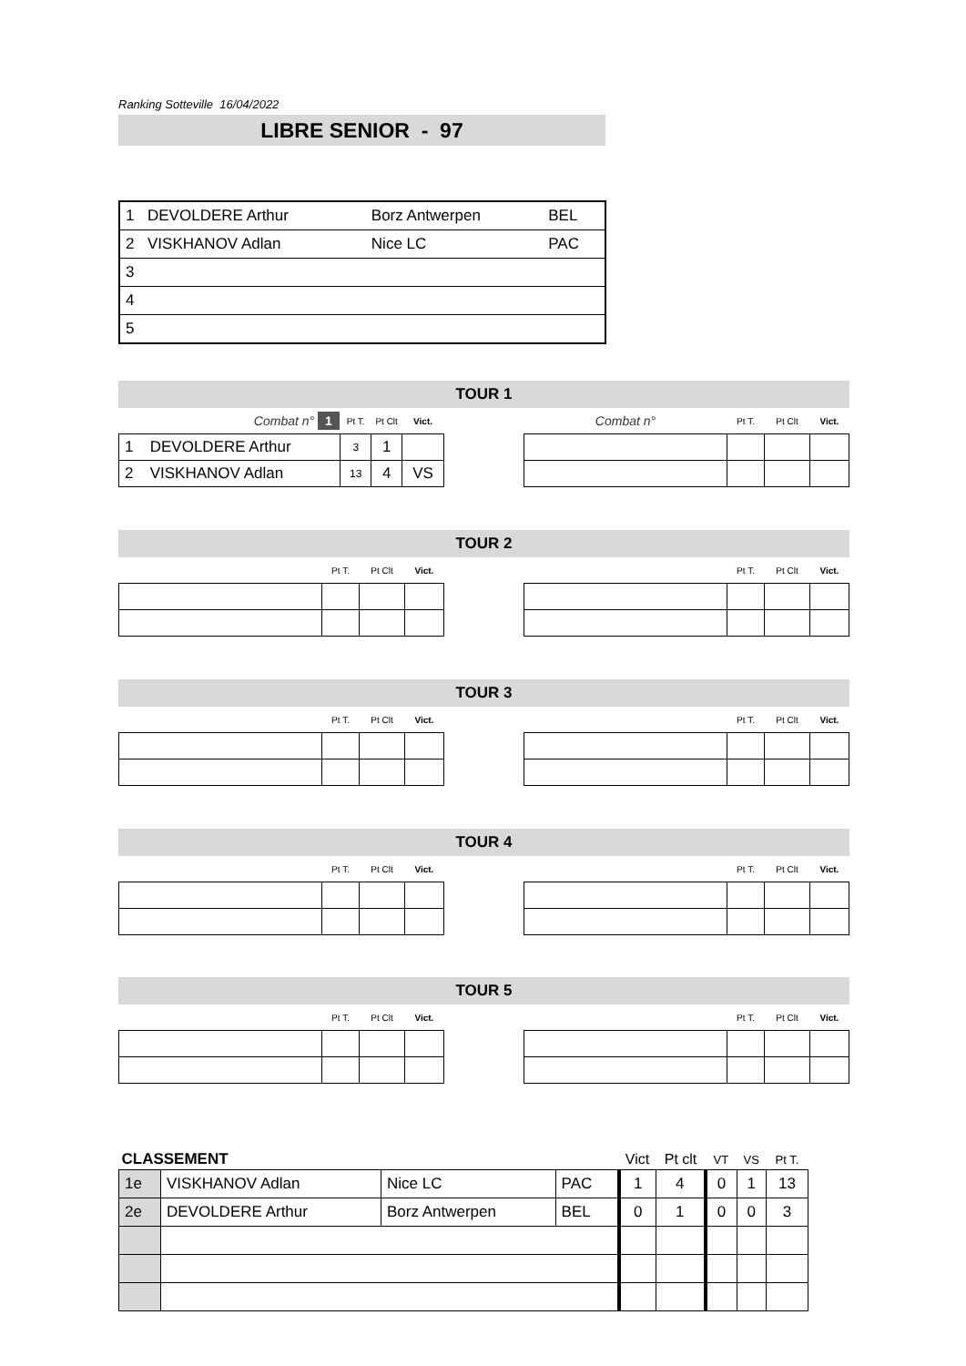Ranking Sotteville 16/04/2022
LIBRE SENIOR - 97
| 1 | DEVOLDERE Arthur | Borz Antwerpen | BEL |
| 2 | VISKHANOV Adlan | Nice LC | PAC |
| 3 | | | |
| 4 | | | |
| 5 | | | |
TOUR 1
| Combat n° 1 | | Pt T. | Pt Clt | Vict. |
| --- | --- | --- | --- | --- |
| 1 | DEVOLDERE Arthur | 3 | 1 | |
| 2 | VISKHANOV Adlan | 13 | 4 | VS |
| Combat n° | Pt T. | Pt Clt | Vict. |
| --- | --- | --- | --- |
TOUR 2
| | Pt T. | Pt Clt | Vict. |
| --- | --- | --- | --- |
| | Pt T. | Pt Clt | Vict. |
| --- | --- | --- | --- |
TOUR 3
| | Pt T. | Pt Clt | Vict. |
| --- | --- | --- | --- |
| | Pt T. | Pt Clt | Vict. |
| --- | --- | --- | --- |
TOUR 4
| | Pt T. | Pt Clt | Vict. |
| --- | --- | --- | --- |
| | Pt T. | Pt Clt | Vict. |
| --- | --- | --- | --- |
TOUR 5
| | Pt T. | Pt Clt | Vict. |
| --- | --- | --- | --- |
| | Pt T. | Pt Clt | Vict. |
| --- | --- | --- | --- |
| CLASSEMENT | | | | Vict | Pt clt | VT | VS | Pt T. |
| --- | --- | --- | --- | --- | --- | --- | --- | --- |
| 1e | VISKHANOV Adlan | Nice LC | PAC | 1 | 4 | 0 | 1 | 13 |
| 2e | DEVOLDERE Arthur | Borz Antwerpen | BEL | 0 | 1 | 0 | 0 | 3 |